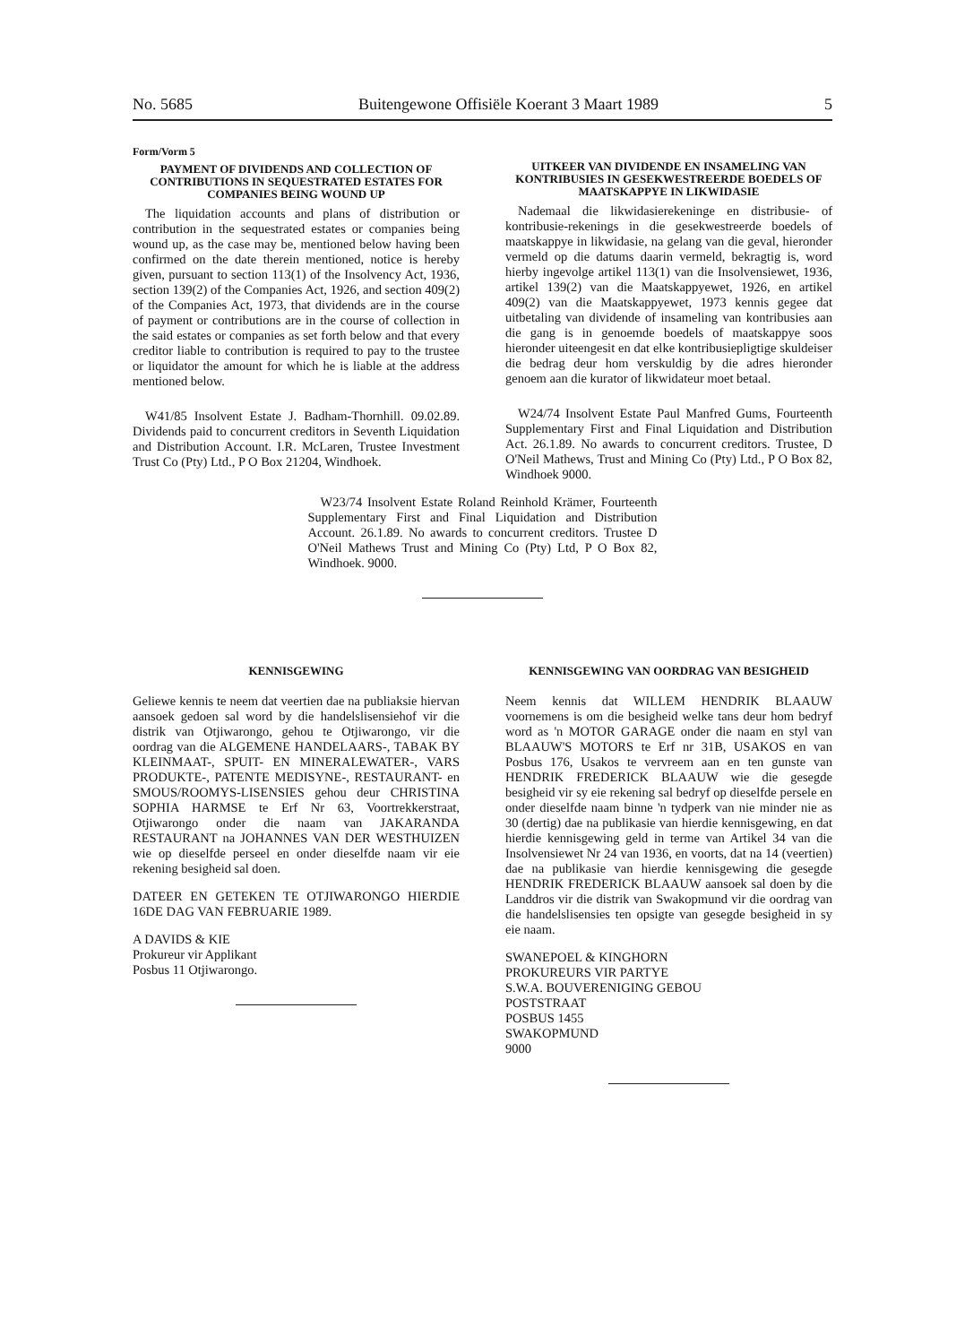No. 5685 Buitengewone Offisiële Koerant 3 Maart 1989 5
Form/Vorm 5
PAYMENT OF DIVIDENDS AND COLLECTION OF CONTRIBUTIONS IN SEQUESTRATED ESTATES FOR COMPANIES BEING WOUND UP
The liquidation accounts and plans of distribution or contribution in the sequestrated estates or companies being wound up, as the case may be, mentioned below having been confirmed on the date therein mentioned, notice is hereby given, pursuant to section 113(1) of the Insolvency Act, 1936, section 139(2) of the Companies Act, 1926, and section 409(2) of the Companies Act, 1973, that dividends are in the course of payment or contributions are in the course of collection in the said estates or companies as set forth below and that every creditor liable to contribution is required to pay to the trustee or liquidator the amount for which he is liable at the address mentioned below.
W41/85 Insolvent Estate J. Badham-Thornhill. 09.02.89. Dividends paid to concurrent creditors in Seventh Liquidation and Distribution Account. I.R. McLaren, Trustee Investment Trust Co (Pty) Ltd., P O Box 21204, Windhoek.
UITKEER VAN DIVIDENDE EN INSAMELING VAN KONTRIBUSIES IN GESEKWESTREERDE BOEDELS OF MAATSKAPPYE IN LIKWIDASIE
Nademaal die likwidasierekeninge en distribusie- of kontribusie-rekenings in die gesekwestreerde boedels of maatskappye in likwidasie, na gelang van die geval, hieronder vermeld op die datums daarin vermeld, bekragtig is, word hierby ingevolge artikel 113(1) van die Insolvensiewet, 1936, artikel 139(2) van die Maatskappyewet, 1926, en artikel 409(2) van die Maatskappyewet, 1973 kennis gegee dat uitbetaling van dividende of insameling van kontribusies aan die gang is in genoemde boedels of maatskappye soos hieronder uiteengesit en dat elke kontribusiepligtige skuldeiser die bedrag deur hom verskuldig by die adres hieronder genoem aan die kurator of likwidateur moet betaal.
W24/74 Insolvent Estate Paul Manfred Gums, Fourteenth Supplementary First and Final Liquidation and Distribution Act. 26.1.89. No awards to concurrent creditors. Trustee, D O'Neil Mathews, Trust and Mining Co (Pty) Ltd., P O Box 82, Windhoek 9000.
W23/74 Insolvent Estate Roland Reinhold Krämer, Fourteenth Supplementary First and Final Liquidation and Distribution Account. 26.1.89. No awards to concurrent creditors. Trustee D O'Neil Mathews Trust and Mining Co (Pty) Ltd, P O Box 82, Windhoek. 9000.
KENNISGEWING
Geliewe kennis te neem dat veertien dae na publiaksie hiervan aansoek gedoen sal word by die handelslisensiehof vir die distrik van Otjiwarongo, gehou te Otjiwarongo, vir die oordrag van die ALGEMENE HANDELAARS-, TABAK BY KLEINMAAT-, SPUIT- EN MINERALEWATER-, VARS PRODUKTE-, PATENTE MEDISYNE-, RESTAURANT- en SMOUS/ROOMYS-LISENSIES gehou deur CHRISTINA SOPHIA HARMSE te Erf Nr 63, Voortrekkerstraat, Otjiwarongo onder die naam van JAKARANDA RESTAURANT na JOHANNES VAN DER WESTHUIZEN wie op dieselfde perseel en onder dieselfde naam vir eie rekening besigheid sal doen.
DATEER EN GETEKEN TE OTJIWARONGO HIERDIE 16DE DAG VAN FEBRUARIE 1989.
A DAVIDS & KIE
Prokureur vir Applikant
Posbus 11 Otjiwarongo.
KENNISGEWING VAN OORDRAG VAN BESIGHEID
Neem kennis dat WILLEM HENDRIK BLAAUW voornemens is om die besigheid welke tans deur hom bedryf word as 'n MOTOR GARAGE onder die naam en styl van BLAAUW'S MOTORS te Erf nr 31B, USAKOS en van Posbus 176, Usakos te vervreem aan en ten gunste van HENDRIK FREDERICK BLAAUW wie die gesegde besigheid vir sy eie rekening sal bedryf op dieselfde persele en onder dieselfde naam binne 'n tydperk van nie minder nie as 30 (dertig) dae na publikasie van hierdie kennisgewing, en dat hierdie kennisgewing geld in terme van Artikel 34 van die Insolvensiewet Nr 24 van 1936, en voorts, dat na 14 (veertien) dae na publikasie van hierdie kennisgewing die gesegde HENDRIK FREDERICK BLAAUW aansoek sal doen by die Landdros vir die distrik van Swakopmund vir die oordrag van die handelslisensies ten opsigte van gesegde besigheid in sy eie naam.
SWANEPOEL & KINGHORN
PROKUREURS VIR PARTYE
S.W.A. BOUVERENIGING GEBOU
POSTSTRAAT
POSBUS 1455
SWAKOPMUND
9000